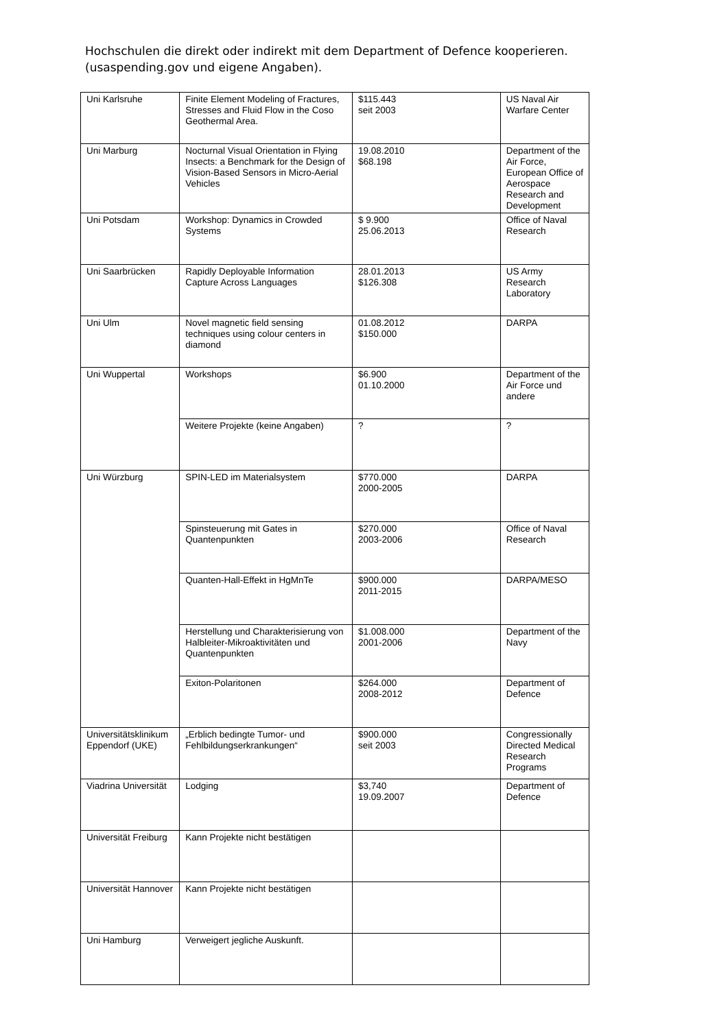Hochschulen die direkt oder indirekt mit dem Department of Defence kooperieren. (usaspending.gov und eigene Angaben).
| Uni Karlsruhe | Finite Element Modeling of Fractures, Stresses and Fluid Flow in the Coso Geothermal Area. | $115.443 seit 2003 | US Naval Air Warfare Center |
| Uni Marburg | Nocturnal Visual Orientation in Flying Insects: a Benchmark for the Design of Vision-Based Sensors in Micro-Aerial Vehicles | 19.08.2010 $68.198 | Department of the Air Force, European Office of Aerospace Research and Development |
| Uni Potsdam | Workshop: Dynamics in Crowded Systems | $ 9.900 25.06.2013 | Office of Naval Research |
| Uni Saarbrücken | Rapidly Deployable Information Capture Across Languages | 28.01.2013 $126.308 | US Army Research Laboratory |
| Uni Ulm | Novel magnetic field sensing techniques using colour centers in diamond | 01.08.2012 $150.000 | DARPA |
| Uni Wuppertal | Workshops | $6.900 01.10.2000 | Department of the Air Force und andere |
| | Weitere Projekte (keine Angaben) | ? | ? |
| Uni Würzburg | SPIN-LED im Materialsystem | $770.000 2000-2005 | DARPA |
| | Spinsteuerung mit Gates in Quantenpunkten | $270.000 2003-2006 | Office of Naval Research |
| | Quanten-Hall-Effekt in HgMnTe | $900.000 2011-2015 | DARPA/MESO |
| | Herstellung und Charakterisierung von Halbleiter-Mikroaktivitäten und Quantenpunkten | $1.008.000 2001-2006 | Department of the Navy |
| | Exiton-Polaritonen | $264.000 2008-2012 | Department of Defence |
| Universitätsklinikum Eppendorf (UKE) | „Erblich bedingte Tumor- und Fehlbildungserkrankungen“ | $900.000 seit 2003 | Congressionally Directed Medical Research Programs |
| Viadrina Universität | Lodging | $3,740 19.09.2007 | Department of Defence |
| Universität Freiburg | Kann Projekte nicht bestätigen | | |
| Universität Hannover | Kann Projekte nicht bestätigen | | |
| Uni Hamburg | Verweigert jegliche Auskunft. | | |